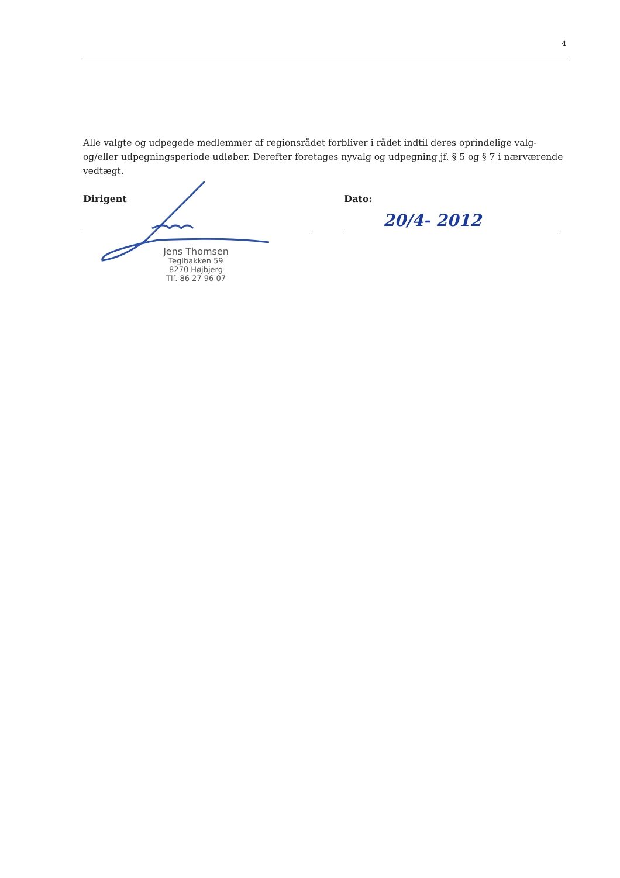4
Alle valgte og udpegede medlemmer af regionsrådet forbliver i rådet indtil deres oprindelige valg- og/eller udpegningsperiode udløber. Derefter foretages nyvalg og udpegning jf. § 5 og § 7 i nærværende vedtægt.
Dirigent Dato:
20/4- 2012
Jens Thomsen
Teglbakken 59
8270 Højbjerg
Tlf. 86 27 96 07